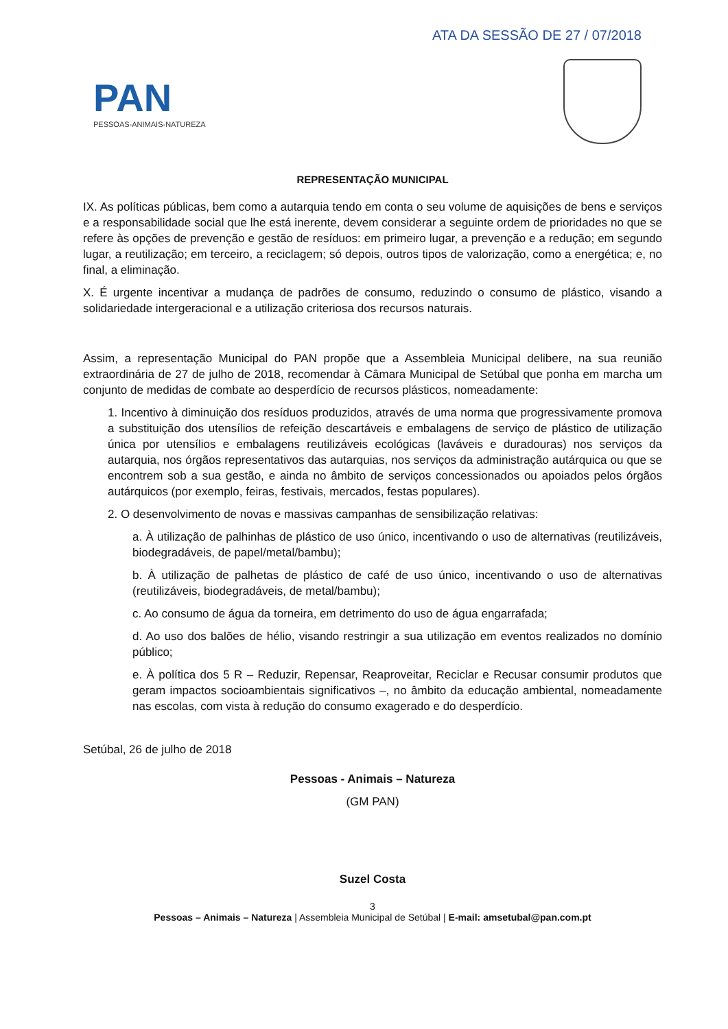ATA DA SESSÃO DE 27 / 07/2018
PAN
PESSOAS-ANIMAIS-NATUREZA
REPRESENTAÇÃO MUNICIPAL
IX. As políticas públicas, bem como a autarquia tendo em conta o seu volume de aquisições de bens e serviços e a responsabilidade social que lhe está inerente, devem considerar a seguinte ordem de prioridades no que se refere às opções de prevenção e gestão de resíduos: em primeiro lugar, a prevenção e a redução; em segundo lugar, a reutilização; em terceiro, a reciclagem; só depois, outros tipos de valorização, como a energética; e, no final, a eliminação.
X. É urgente incentivar a mudança de padrões de consumo, reduzindo o consumo de plástico, visando a solidariedade intergeracional e a utilização criteriosa dos recursos naturais.
Assim, a representação Municipal do PAN propõe que a Assembleia Municipal delibere, na sua reunião extraordinária de 27 de julho de 2018, recomendar à Câmara Municipal de Setúbal que ponha em marcha um conjunto de medidas de combate ao desperdício de recursos plásticos, nomeadamente:
1. Incentivo à diminuição dos resíduos produzidos, através de uma norma que progressivamente promova a substituição dos utensílios de refeição descartáveis e embalagens de serviço de plástico de utilização única por utensílios e embalagens reutilizáveis ecológicas (laváveis e duradouras) nos serviços da autarquia, nos órgãos representativos das autarquias, nos serviços da administração autárquica ou que se encontrem sob a sua gestão, e ainda no âmbito de serviços concessionados ou apoiados pelos órgãos autárquicos (por exemplo, feiras, festivais, mercados, festas populares).
2. O desenvolvimento de novas e massivas campanhas de sensibilização relativas:
a. À utilização de palhinhas de plástico de uso único, incentivando o uso de alternativas (reutilizáveis, biodegradáveis, de papel/metal/bambu);
b. À utilização de palhetas de plástico de café de uso único, incentivando o uso de alternativas (reutilizáveis, biodegradáveis, de metal/bambu);
c. Ao consumo de água da torneira, em detrimento do uso de água engarrafada;
d. Ao uso dos balões de hélio, visando restringir a sua utilização em eventos realizados no domínio público;
e. À política dos 5 R – Reduzir, Repensar, Reaproveitar, Reciclar e Recusar consumir produtos que geram impactos socioambientais significativos –, no âmbito da educação ambiental, nomeadamente nas escolas, com vista à redução do consumo exagerado e do desperdício.
Setúbal, 26 de julho de 2018
Pessoas - Animais – Natureza
(GM PAN)
Suzel Costa
3
Pessoas – Animais – Natureza | Assembleia Municipal de Setúbal | E-mail: amsetubal@pan.com.pt